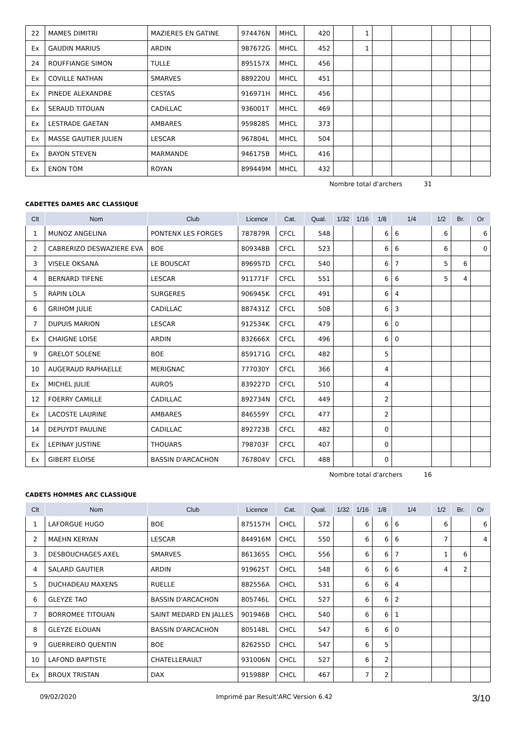| 22 | MAMES DIMITRI | MAZIERES EN GATINE | 974476N | MHCL | 420 | | 1 | | | | | |
| Ex | GAUDIN MARIUS | ARDIN | 987672G | MHCL | 452 | | 1 | | | | | |
| 24 | ROUFFIANGE SIMON | TULLE | 895157X | MHCL | 456 | | | | | | | |
| Ex | COVILLE NATHAN | SMARVES | 889220U | MHCL | 451 | | | | | | | |
| Ex | PINEDE ALEXANDRE | CESTAS | 916971H | MHCL | 456 | | | | | | | |
| Ex | SERAUD TITOUAN | CADILLAC | 936001T | MHCL | 469 | | | | | | | |
| Ex | LESTRADE GAETAN | AMBARES | 959828S | MHCL | 373 | | | | | | | |
| Ex | MASSE GAUTIER JULIEN | LESCAR | 967804L | MHCL | 504 | | | | | | | |
| Ex | BAYON STEVEN | MARMANDE | 946175B | MHCL | 416 | | | | | | | |
| Ex | ENON TOM | ROYAN | 899449M | MHCL | 432 | | | | | | | |
Nombre total d'archers 31
CADETTES DAMES ARC CLASSIQUE
| Clt | Nom | Club | Licence | Cat. | Qual. | 1/32 | 1/16 | 1/8 | 1/4 | 1/2 | Br. | Or |
| --- | --- | --- | --- | --- | --- | --- | --- | --- | --- | --- | --- | --- |
| 1 | MUNOZ ANGELINA | PONTENX LES FORGES | 787879R | CFCL | 548 | | | 6 | 6 | 6 | | 6 |
| 2 | CABRERIZO DESWAZIERE EVA | BOE | 809348B | CFCL | 523 | | | 6 | 6 | 6 | | 0 |
| 3 | VISELE OKSANA | LE BOUSCAT | 896957D | CFCL | 540 | | | 6 | 7 | 5 | 6 | |
| 4 | BERNARD TIFENE | LESCAR | 911771F | CFCL | 551 | | | 6 | 6 | 5 | 4 | |
| 5 | RAPIN LOLA | SURGERES | 906945K | CFCL | 491 | | | 6 | 4 | | | |
| 6 | GRIHOM JULIE | CADILLAC | 887431Z | CFCL | 508 | | | 6 | 3 | | | |
| 7 | DUPUIS MARION | LESCAR | 912534K | CFCL | 479 | | | 6 | 0 | | | |
| Ex | CHAIGNE LOISE | ARDIN | 832666X | CFCL | 496 | | | 6 | 0 | | | |
| 9 | GRELOT SOLENE | BOE | 859171G | CFCL | 482 | | | 5 | | | | |
| 10 | AUGERAUD RAPHAELLE | MERIGNAC | 777030Y | CFCL | 366 | | | 4 | | | | |
| Ex | MICHEL JULIE | AUROS | 839227D | CFCL | 510 | | | 4 | | | | |
| 12 | FOERRY CAMILLE | CADILLAC | 892734N | CFCL | 449 | | | 2 | | | | |
| Ex | LACOSTE LAURINE | AMBARES | 846559Y | CFCL | 477 | | | 2 | | | | |
| 14 | DEPUYDT PAULINE | CADILLAC | 892723B | CFCL | 482 | | | 0 | | | | |
| Ex | LEPINAY JUSTINE | THOUARS | 798703F | CFCL | 407 | | | 0 | | | | |
| Ex | GIBERT ELOISE | BASSIN D'ARCACHON | 767804V | CFCL | 488 | | | 0 | | | | |
Nombre total d'archers 16
CADETS HOMMES ARC CLASSIQUE
| Clt | Nom | Club | Licence | Cat. | Qual. | 1/32 | 1/16 | 1/8 | 1/4 | 1/2 | Br. | Or |
| --- | --- | --- | --- | --- | --- | --- | --- | --- | --- | --- | --- | --- |
| 1 | LAFORGUE HUGO | BOE | 875157H | CHCL | 572 | | 6 | 6 | 6 | 6 | | 6 |
| 2 | MAEHN KERYAN | LESCAR | 844916M | CHCL | 550 | | 6 | 6 | 6 | 7 | | 4 |
| 3 | DESBOUCHAGES AXEL | SMARVES | 861365S | CHCL | 556 | | 6 | 6 | 7 | 1 | 6 | |
| 4 | SALARD GAUTIER | ARDIN | 919625T | CHCL | 548 | | 6 | 6 | 6 | 4 | 2 | |
| 5 | DUCHADEAU MAXENS | RUELLE | 882556A | CHCL | 531 | | 6 | 6 | 4 | | | |
| 6 | GLEYZE TAO | BASSIN D'ARCACHON | 805746L | CHCL | 527 | | 6 | 6 | 2 | | | |
| 7 | BORROMEE TITOUAN | SAINT MEDARD EN JALLES | 901946B | CHCL | 540 | | 6 | 6 | 1 | | | |
| 8 | GLEYZE ELOUAN | BASSIN D'ARCACHON | 805148L | CHCL | 547 | | 6 | 6 | 0 | | | |
| 9 | GUERREIRO QUENTIN | BOE | 826255D | CHCL | 547 | | 6 | 5 | | | | |
| 10 | LAFOND BAPTISTE | CHATELLERAULT | 931006N | CHCL | 527 | | 6 | 2 | | | | |
| Ex | BROUX TRISTAN | DAX | 915988P | CHCL | 467 | | 7 | 2 | | | | |
09/02/2020 Imprimé par Result'ARC Version 6.42 3/10